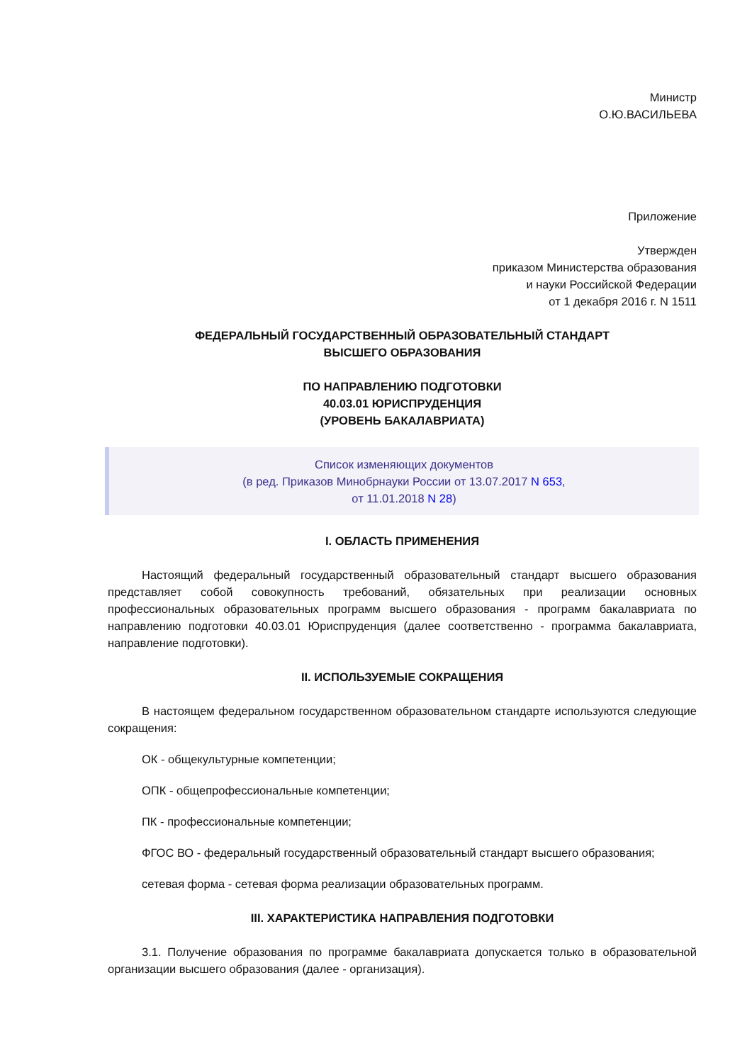Министр
О.Ю.ВАСИЛЬЕВА
Приложение
Утвержден
приказом Министерства образования
и науки Российской Федерации
от 1 декабря 2016 г. N 1511
ФЕДЕРАЛЬНЫЙ ГОСУДАРСТВЕННЫЙ ОБРАЗОВАТЕЛЬНЫЙ СТАНДАРТ
ВЫСШЕГО ОБРАЗОВАНИЯ
ПО НАПРАВЛЕНИЮ ПОДГОТОВКИ
40.03.01 ЮРИСПРУДЕНЦИЯ
(УРОВЕНЬ БАКАЛАВРИАТА)
Список изменяющих документов
(в ред. Приказов Минобрнауки России от 13.07.2017 N 653,
от 11.01.2018 N 28)
I. ОБЛАСТЬ ПРИМЕНЕНИЯ
Настоящий федеральный государственный образовательный стандарт высшего образования представляет собой совокупность требований, обязательных при реализации основных профессиональных образовательных программ высшего образования - программ бакалавриата по направлению подготовки 40.03.01 Юриспруденция (далее соответственно - программа бакалавриата, направление подготовки).
II. ИСПОЛЬЗУЕМЫЕ СОКРАЩЕНИЯ
В настоящем федеральном государственном образовательном стандарте используются следующие сокращения:
ОК - общекультурные компетенции;
ОПК - общепрофессиональные компетенции;
ПК - профессиональные компетенции;
ФГОС ВО - федеральный государственный образовательный стандарт высшего образования;
сетевая форма - сетевая форма реализации образовательных программ.
III. ХАРАКТЕРИСТИКА НАПРАВЛЕНИЯ ПОДГОТОВКИ
3.1. Получение образования по программе бакалавриата допускается только в образовательной организации высшего образования (далее - организация).